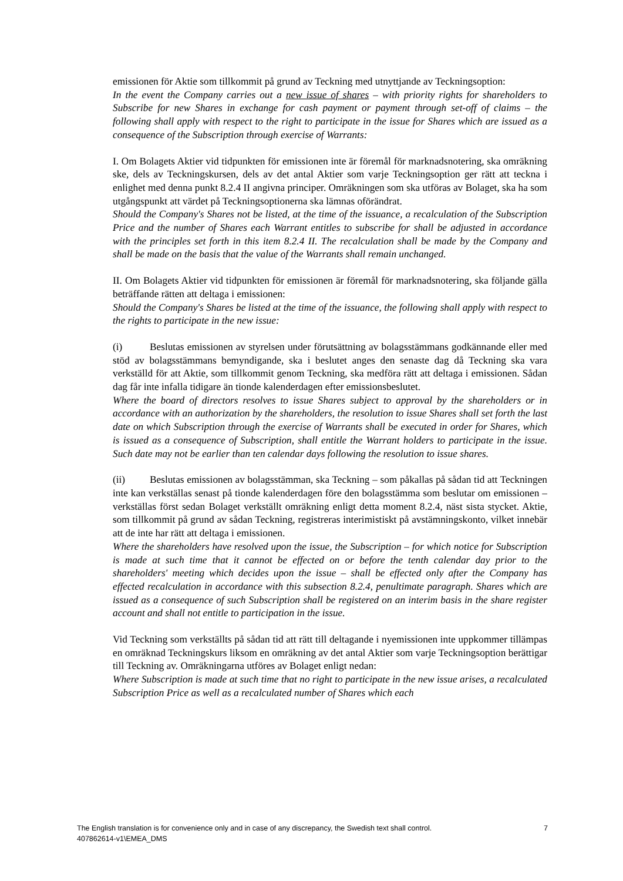emissionen för Aktie som tillkommit på grund av Teckning med utnyttjande av Teckningsoption:
In the event the Company carries out a new issue of shares – with priority rights for shareholders to Subscribe for new Shares in exchange for cash payment or payment through set-off of claims – the following shall apply with respect to the right to participate in the issue for Shares which are issued as a consequence of the Subscription through exercise of Warrants:
I. Om Bolagets Aktier vid tidpunkten för emissionen inte är föremål för marknadsnotering, ska omräkning ske, dels av Teckningskursen, dels av det antal Aktier som varje Teckningsoption ger rätt att teckna i enlighet med denna punkt 8.2.4 II angivna principer. Omräkningen som ska utföras av Bolaget, ska ha som utgångspunkt att värdet på Teckningsoptionerna ska lämnas oförändrat.
Should the Company's Shares not be listed, at the time of the issuance, a recalculation of the Subscription Price and the number of Shares each Warrant entitles to subscribe for shall be adjusted in accordance with the principles set forth in this item 8.2.4 II. The recalculation shall be made by the Company and shall be made on the basis that the value of the Warrants shall remain unchanged.
II. Om Bolagets Aktier vid tidpunkten för emissionen är föremål för marknadsnotering, ska följande gälla beträffande rätten att deltaga i emissionen:
Should the Company's Shares be listed at the time of the issuance, the following shall apply with respect to the rights to participate in the new issue:
(i) Beslutas emissionen av styrelsen under förutsättning av bolagsstämmans godkännande eller med stöd av bolagsstämmans bemyndigande, ska i beslutet anges den senaste dag då Teckning ska vara verkställd för att Aktie, som tillkommit genom Teckning, ska medföra rätt att deltaga i emissionen. Sådan dag får inte infalla tidigare än tionde kalenderdagen efter emissionsbeslutet.
Where the board of directors resolves to issue Shares subject to approval by the shareholders or in accordance with an authorization by the shareholders, the resolution to issue Shares shall set forth the last date on which Subscription through the exercise of Warrants shall be executed in order for Shares, which is issued as a consequence of Subscription, shall entitle the Warrant holders to participate in the issue. Such date may not be earlier than ten calendar days following the resolution to issue shares.
(ii) Beslutas emissionen av bolagsstämman, ska Teckning – som påkallas på sådan tid att Teckningen inte kan verkställas senast på tionde kalenderdagen före den bolagsstämma som beslutar om emissionen – verkställas först sedan Bolaget verkställt omräkning enligt detta moment 8.2.4, näst sista stycket. Aktie, som tillkommit på grund av sådan Teckning, registreras interimistiskt på avstämningskonto, vilket innebär att de inte har rätt att deltaga i emissionen.
Where the shareholders have resolved upon the issue, the Subscription – for which notice for Subscription is made at such time that it cannot be effected on or before the tenth calendar day prior to the shareholders' meeting which decides upon the issue – shall be effected only after the Company has effected recalculation in accordance with this subsection 8.2.4, penultimate paragraph. Shares which are issued as a consequence of such Subscription shall be registered on an interim basis in the share register account and shall not entitle to participation in the issue.
Vid Teckning som verkställts på sådan tid att rätt till deltagande i nyemissionen inte uppkommer tillämpas en omräknad Teckningskurs liksom en omräkning av det antal Aktier som varje Teckningsoption berättigar till Teckning av. Omräkningarna utföres av Bolaget enligt nedan:
Where Subscription is made at such time that no right to participate in the new issue arises, a recalculated Subscription Price as well as a recalculated number of Shares which each
7 The English translation is for convenience only and in case of any discrepancy, the Swedish text shall control.
407862614-v1\EMEA_DMS